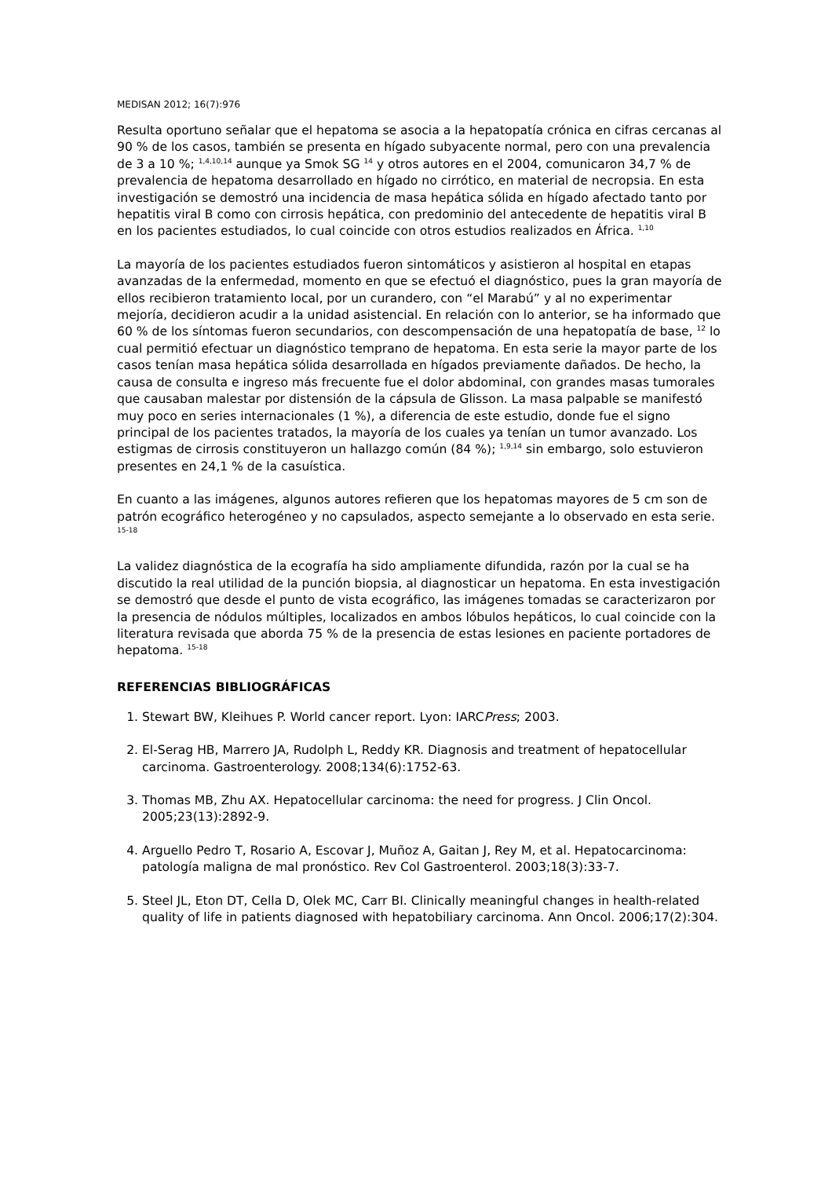MEDISAN 2012; 16(7):976
Resulta oportuno señalar que el hepatoma se asocia a la hepatopatía crónica en cifras cercanas al 90 % de los casos, también se presenta en hígado subyacente normal, pero con una prevalencia de 3 a 10 %; <sup>1,4,10,14</sup> aunque ya Smok SG <sup>14</sup> y otros autores en el 2004, comunicaron 34,7 % de prevalencia de hepatoma desarrollado en hígado no cirrótico, en material de necropsia. En esta investigación se demostró una incidencia de masa hepática sólida en hígado afectado tanto por hepatitis viral B como con cirrosis hepática, con predominio del antecedente de hepatitis viral B en los pacientes estudiados, lo cual coincide con otros estudios realizados en África. <sup>1,10</sup>
La mayoría de los pacientes estudiados fueron sintomáticos y asistieron al hospital en etapas avanzadas de la enfermedad, momento en que se efectuó el diagnóstico, pues la gran mayoría de ellos recibieron tratamiento local, por un curandero, con “el Marabú” y al no experimentar mejoría, decidieron acudir a la unidad asistencial. En relación con lo anterior, se ha informado que 60 % de los síntomas fueron secundarios, con descompensación de una hepatopatía de base, <sup>12</sup> lo cual permitió efectuar un diagnóstico temprano de hepatoma. En esta serie la mayor parte de los casos tenían masa hepática sólida desarrollada en hígados previamente dañados. De hecho, la causa de consulta e ingreso más frecuente fue el dolor abdominal, con grandes masas tumorales que causaban malestar por distensión de la cápsula de Glisson. La masa palpable se manifestó muy poco en series internacionales (1 %), a diferencia de este estudio, donde fue el signo principal de los pacientes tratados, la mayoría de los cuales ya tenían un tumor avanzado. Los estigmas de cirrosis constituyeron un hallazgo común (84 %); <sup>1,9,14</sup> sin embargo, solo estuvieron presentes en 24,1 % de la casuística.
En cuanto a las imágenes, algunos autores refieren que los hepatomas mayores de 5 cm son de patrón ecográfico heterogéneo y no capsulados, aspecto semejante a lo observado en esta serie. <sup>15-18</sup>
La validez diagnóstica de la ecografía ha sido ampliamente difundida, razón por la cual se ha discutido la real utilidad de la punción biopsia, al diagnosticar un hepatoma. En esta investigación se demostró que desde el punto de vista ecográfico, las imágenes tomadas se caracterizaron por la presencia de nódulos múltiples, localizados en ambos lóbulos hepáticos, lo cual coincide con la literatura revisada que aborda 75 % de la presencia de estas lesiones en paciente portadores de hepatoma. <sup>15-18</sup>
REFERENCIAS BIBLIOGRÁFICAS
1. Stewart BW, Kleihues P. World cancer report. Lyon: IARCPress; 2003.
2. El-Serag HB, Marrero JA, Rudolph L, Reddy KR. Diagnosis and treatment of hepatocellular carcinoma. Gastroenterology. 2008;134(6):1752-63.
3. Thomas MB, Zhu AX. Hepatocellular carcinoma: the need for progress. J Clin Oncol. 2005;23(13):2892-9.
4. Arguello Pedro T, Rosario A, Escovar J, Muñoz A, Gaitan J, Rey M, et al. Hepatocarcinoma: patología maligna de mal pronóstico. Rev Col Gastroenterol. 2003;18(3):33-7.
5. Steel JL, Eton DT, Cella D, Olek MC, Carr BI. Clinically meaningful changes in health-related quality of life in patients diagnosed with hepatobiliary carcinoma. Ann Oncol. 2006;17(2):304.